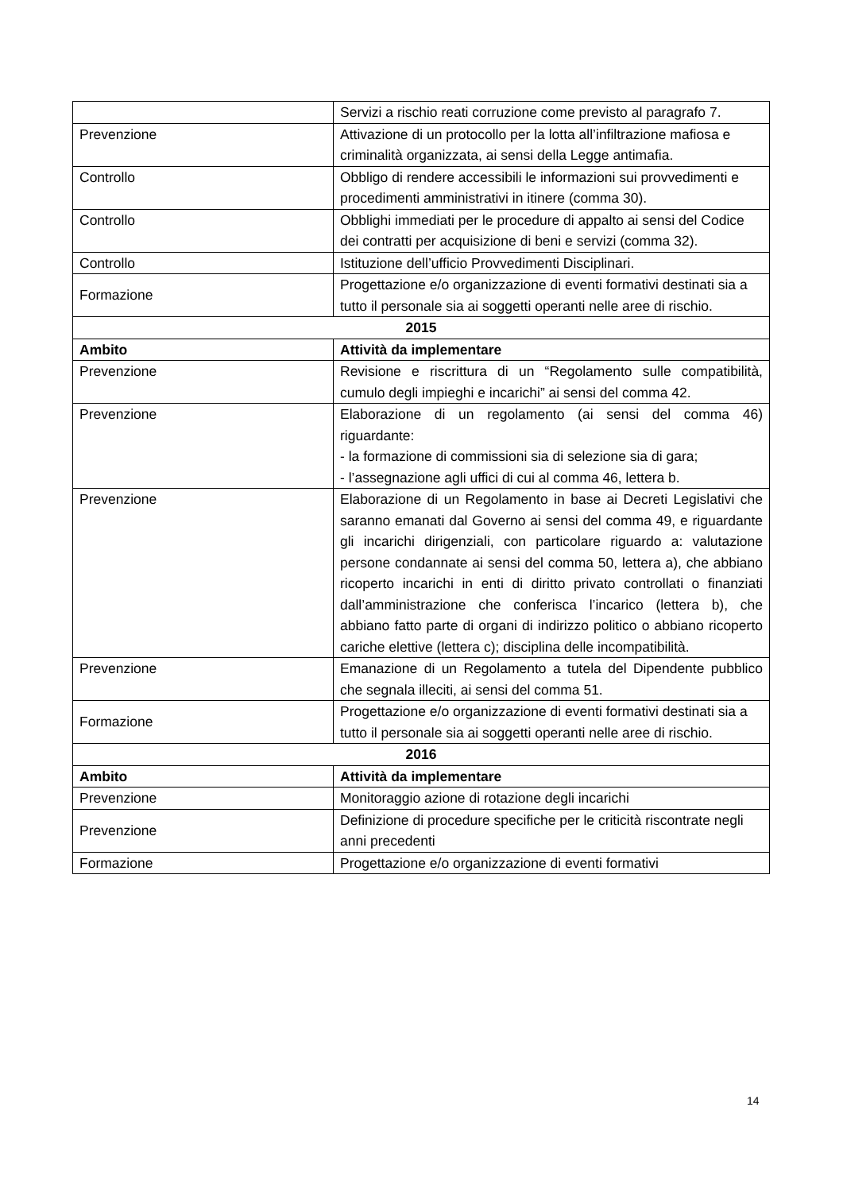| | Servizi a rischio reati corruzione come previsto al paragrafo 7. |
| Prevenzione | Attivazione di un protocollo per la lotta all’infiltrazione mafiosa e criminalità organizzata, ai sensi della Legge antimafia. |
| Controllo | Obbligo di rendere accessibili le informazioni sui provvedimenti e procedimenti amministrativi in itinere (comma 30). |
| Controllo | Obblighi immediati per le procedure di appalto ai sensi del Codice dei contratti per acquisizione di beni e servizi (comma 32). |
| Controllo | Istituzione dell’ufficio Provvedimenti Disciplinari. |
| Formazione | Progettazione e/o organizzazione di eventi formativi destinati sia a tutto il personale sia ai soggetti operanti nelle aree di rischio. |
| 2015 | |
| Ambito | Attività da implementare |
| Prevenzione | Revisione e riscrittura di un “Regolamento sulle compatibilità, cumulo degli impieghi e incarichi” ai sensi del comma 42. |
| Prevenzione | Elaborazione di un regolamento (ai sensi del comma 46) riguardante: - la formazione di commissioni sia di selezione sia di gara; - l’assegnazione agli uffici di cui al comma 46, lettera b. |
| Prevenzione | Elaborazione di un Regolamento in base ai Decreti Legislativi che saranno emanati dal Governo ai sensi del comma 49, e riguardante gli incarichi dirigenziali, con particolare riguardo a: valutazione persone condannate ai sensi del comma 50, lettera a), che abbiano ricoperto incarichi in enti di diritto privato controllati o finanziati dall’amministrazione che conferisca l’incarico (lettera b), che abbiano fatto parte di organi di indirizzo politico o abbiano ricoperto cariche elettive (lettera c); disciplina delle incompatibilità. |
| Prevenzione | Emanazione di un Regolamento a tutela del Dipendente pubblico che segnala illeciti, ai sensi del comma 51. |
| Formazione | Progettazione e/o organizzazione di eventi formativi destinati sia a tutto il personale sia ai soggetti operanti nelle aree di rischio. |
| 2016 | |
| Ambito | Attività da implementare |
| Prevenzione | Monitoraggio azione di rotazione degli incarichi |
| Prevenzione | Definizione di procedure specifiche per le criticità riscontrate negli anni precedenti |
| Formazione | Progettazione e/o organizzazione di eventi formativi |
14